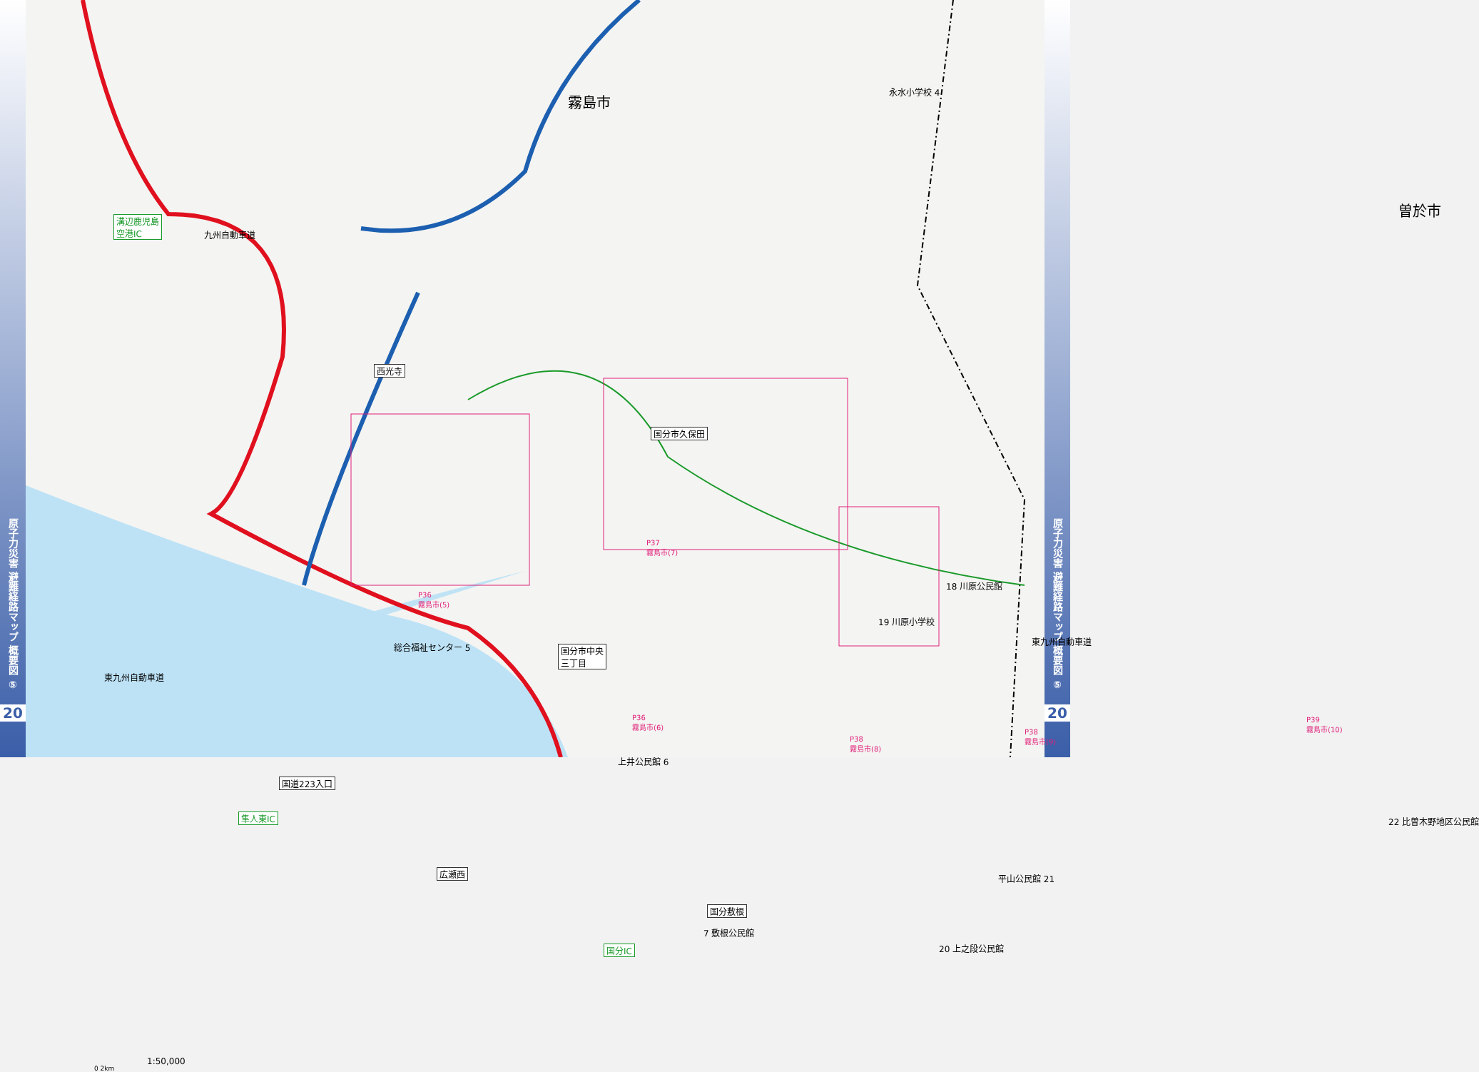原子力災害 避難経路マップ 概要図 ⑤
20
霧島市
曽於市
永水小学校 4
溝辺鹿児島
空港IC
九州自動車道
西光寺
国分市久保田
P37
霧島市(7)
18 川原公民館
19 川原小学校
東九州自動車道
P36
霧島市(5)
総合福祉センター 5
国分市中央
三丁目
東九州自動車道
P36
霧島市(6)
P38
霧島市(8)
P38
霧島市(9)
P39
霧島市(10)
上井公民館 6
国道223入口
隼人東IC 22 比曽木野地区公民館
広瀬西 平山公民館 21
国分敷根
7 敷根公民館
国分IC 20 上之段公民館
1:50,000
0 2km
原子力災害 避難経路マップ 概要図 ⑤
20